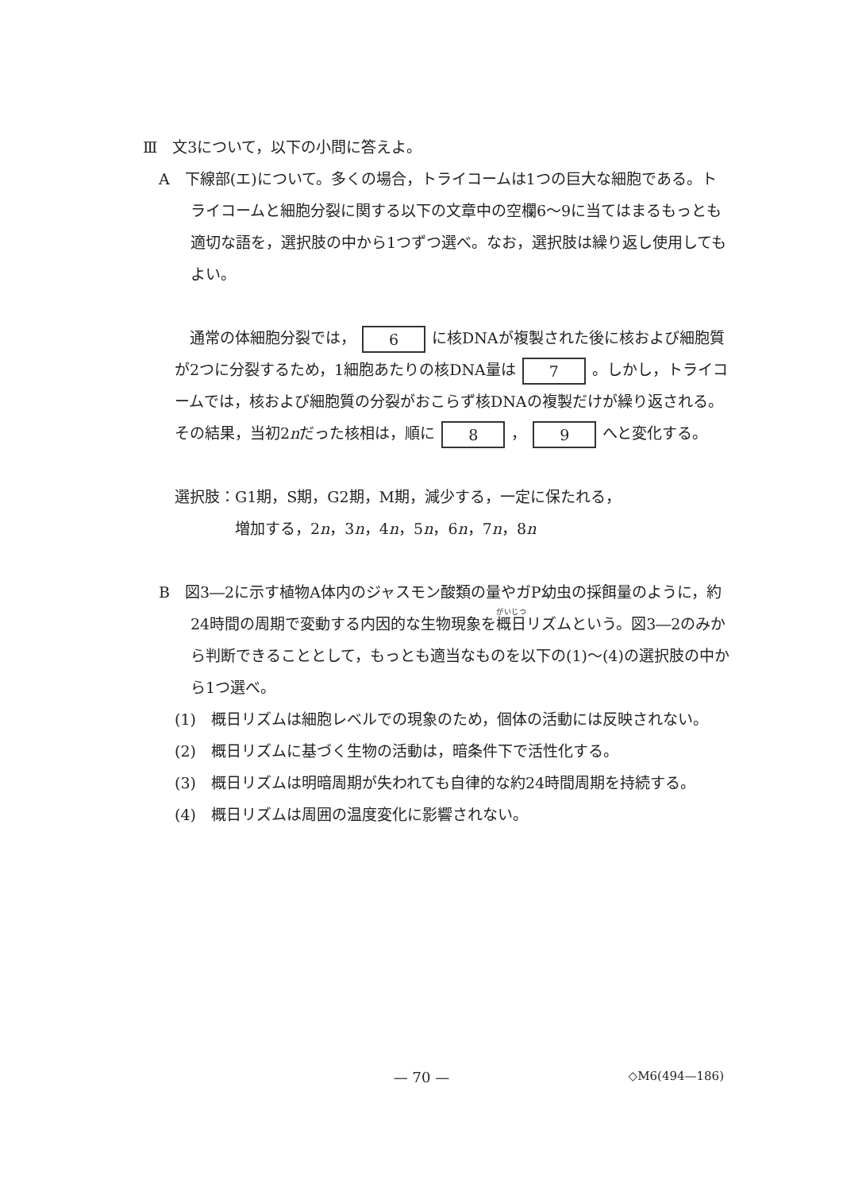Ⅲ　文3について，以下の小問に答えよ。
A　下線部(エ)について。多くの場合，トライコームは1つの巨大な細胞である。トライコームと細胞分裂に関する以下の文章中の空欄6～9に当てはまるもっとも適切な語を，選択肢の中から1つずつ選べ。なお，選択肢は繰り返し使用してもよい。
　通常の体細胞分裂では， 6 に核DNAが複製された後に核および細胞質が2つに分裂するため，1細胞あたりの核DNA量は 7 。しかし，トライコームでは，核および細胞質の分裂がおこらず核DNAの複製だけが繰り返される。その結果，当初2nだった核相は，順に 8 ， 9 へと変化する。
選択肢：G1期，S期，G2期，M期，減少する，一定に保たれる，
　　　　増加する，2n，3n，4n，5n，6n，7n，8n
B　図3―2に示す植物A体内のジャスモン酸類の量やガP幼虫の採餌量のように，約24時間の周期で変動する内因的な生物現象を概日リズムという。図3―2のみから判断できることとして，もっとも適当なものを以下の(1)～(4)の選択肢の中から1つ選べ。
(1)　概日リズムは細胞レベルでの現象のため，個体の活動には反映されない。
(2)　概日リズムに基づく生物の活動は，暗条件下で活性化する。
(3)　概日リズムは明暗周期が失われても自律的な約24時間周期を持続する。
(4)　概日リズムは周囲の温度変化に影響されない。
— 70 —
◇M6(494—186)